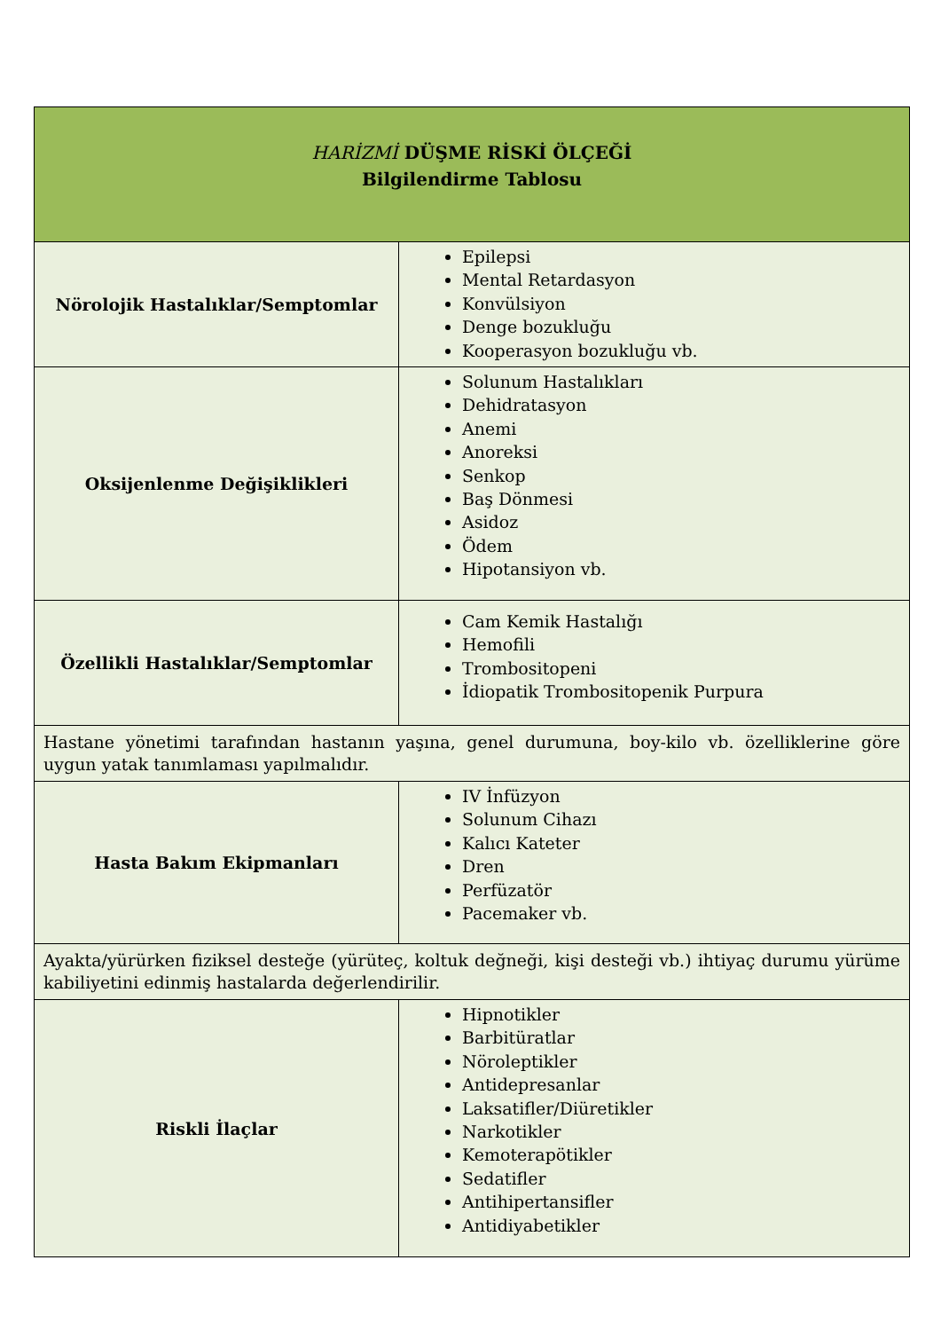| HARİZMİ DÜŞME RİSKİ ÖLÇEĞİ Bilgilendirme Tablosu | |
| --- | --- |
| Nörolojik Hastalıklar/Semptomlar | Epilepsi Mental Retardasyon Konvülsiyon Denge bozukluğu Kooperasyon bozukluğu vb. |
| Oksijenlenme Değişiklikleri | Solunum Hastalıkları Dehidratasyon Anemi Anoreksi Senkop Baş Dönmesi Asidoz Ödem Hipotansiyon vb. |
| Özellikli Hastalıklar/Semptomlar | Cam Kemik Hastalığı Hemofili Trombositopeni İdiopatik Trombositopenik Purpura |
| Hastane yönetimi tarafından hastanın yaşına, genel durumuna, boy-kilo vb. özelliklerine göre uygun yatak tanımlaması yapılmalıdır. | |
| Hasta Bakım Ekipmanları | IV İnfüzyon Solunum Cihazı Kalıcı Kateter Dren Perfüzatör Pacemaker vb. |
| Ayakta/yürürken fiziksel desteğe (yürüteç, koltuk değneği, kişi desteği vb.) ihtiyaç durumu yürüme kabiliyetini edinmiş hastalarda değerlendirilir. | |
| Riskli İlaçlar | Hipnotikler Barbitüratlar Nöroleptikler Antidepresanlar Laksatifler/Diüretikler Narkotikler Kemoterapötikler Sedatifler Antihipertansifler Antidiyabetikler |